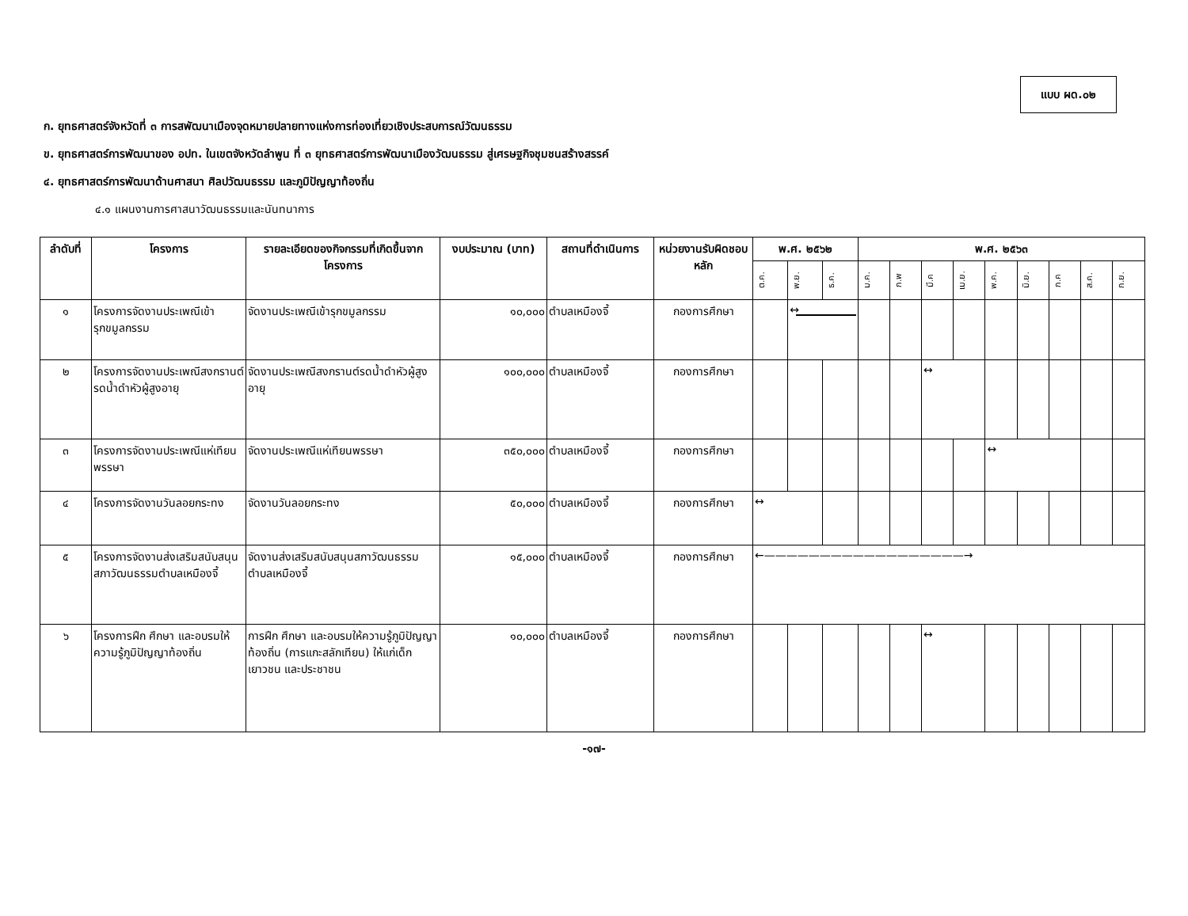แบบ ผด.๐๒
ก. ยุทธศาสตร์จังหวัดที่ ๓ การสพัฒนาเมืองจุดหมายปลายทางแห่งการท่องเที่ยวเชิงประสบการณ์วัฒนธรรม
ข. ยุทธศาสตร์การพัฒนาของ อปท. ในเขตจังหวัดลำพูน ที่ ๓ ยุทธศาสตร์การพัฒนาเมืองวัฒนธรรม สู่เศรษฐกิจชุมชนสร้างสรรค์
๔. ยุทธศาสตร์การพัฒนาด้านศาสนา ศิลปวัฒนธรรม และภูมิปัญญาท้องถิ่น
๔.๑ แผนงานการศาสนาวัฒนธรรมและนันทนาการ
| ลำดับที่ | โครงการ | รายละเอียดของกิจกรรมที่เกิดขึ้นจากโครงการ | งบประมาณ (บาท) | สถานที่ดำเนินการ | หน่วยงานรับผิดชอบหลัก | พ.ศ. ๒๕๖๒ | | | พ.ศ. ๒๕๖๓ | | | | | | | | |
| --- | --- | --- | --- | --- | --- | --- | --- | --- | --- | --- | --- | --- | --- | --- | --- | --- | --- |
| | | | | | | ต.ค. | พ.ย. | ธ.ค. | ม.ค. | ก.พ | มี.ค | เม.ย. | พ.ค. | มิ.ย. | ก.ค | ส.ค. | ก.ย. |
| ๑ | โครงการจัดงานประเพณีเข้ารุกขมูลกรรม | จัดงานประเพณีเข้ารุกขมูลกรรม | ๑๐,๐๐๐ | ตำบลเหมืองจี้ | กองการศึกษา | | ↔ | | | | | | | | | | |
| ๒ | โครงการจัดงานประเพณีสงกรานต์รดน้ำดำหัวผู้สูงอายุ | จัดงานประเพณีสงกรานต์รดน้ำดำหัวผู้สูงอายุ | ๑๐๐,๐๐๐ | ตำบลเหมืองจี้ | กองการศึกษา | | | | | | ↔ | | | | | | |
| ๓ | โครงการจัดงานประเพณีแห่เทียนพรรษา | จัดงานประเพณีแห่เทียนพรรษา | ๓๕๐,๐๐๐ | ตำบลเหมืองจี้ | กองการศึกษา | | | | | | | | ↔ | | | | |
| ๔ | โครงการจัดงานวันลอยกระทง | จัดงานวันลอยกระทง | ๕๐,๐๐๐ | ตำบลเหมืองจี้ | กองการศึกษา | ↔ | | | | | | | | | | | |
| ๕ | โครงการจัดงานส่งเสริมสนับสนุนสภาวัฒนธรรมตำบลเหมืองจี้ | จัดงานส่งเสริมสนับสนุนสภาวัฒนธรรมตำบลเหมืองจี้ | ๑๕,๐๐๐ | ตำบลเหมืองจี้ | กองการศึกษา | ←——————————————————→ | | | | | | | | | | | |
| ๖ | โครงการฝึก ศึกษา และอบรมให้ความรู้ภูมิปัญญาท้องถิ่น | การฝึก ศึกษา และอบรมให้ความรู้ภูมิปัญญาท้องถิ่น (การแกะสลักเทียน) ให้แก่เด็ก เยาวชน และประชาชน | ๑๐,๐๐๐ | ตำบลเหมืองจี้ | กองการศึกษา | | | | | | ↔ | | | | | | |
-๑๗-